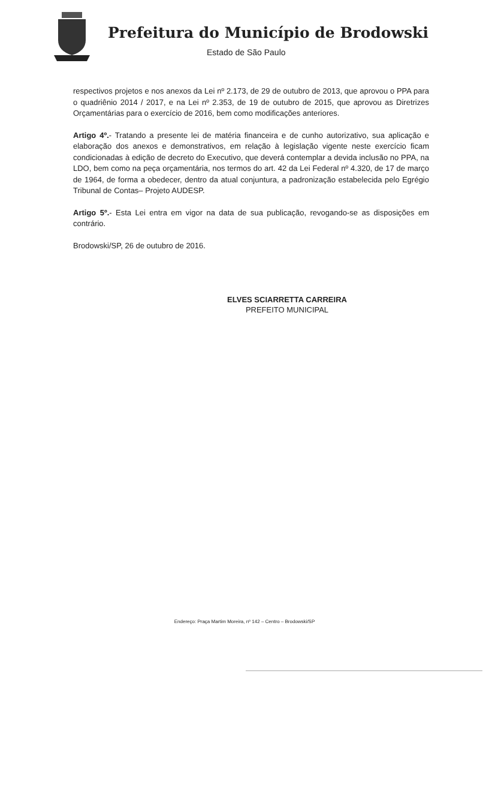Prefeitura do Município de Brodowski
Estado de São Paulo
respectivos projetos e nos anexos da Lei nº 2.173, de 29 de outubro de 2013, que aprovou o PPA para o quadriênio 2014 / 2017, e na Lei nº 2.353, de 19 de outubro de 2015, que aprovou as Diretrizes Orçamentárias para o exercício de 2016, bem como modificações anteriores.
Artigo 4º.- Tratando a presente lei de matéria financeira e de cunho autorizativo, sua aplicação e elaboração dos anexos e demonstrativos, em relação à legislação vigente neste exercício ficam condicionadas à edição de decreto do Executivo, que deverá contemplar a devida inclusão no PPA, na LDO, bem como na peça orçamentária, nos termos do art. 42 da Lei Federal nº 4.320, de 17 de março de 1964, de forma a obedecer, dentro da atual conjuntura, a padronização estabelecida pelo Egrégio Tribunal de Contas– Projeto AUDESP.
Artigo 5º.- Esta Lei entra em vigor na data de sua publicação, revogando-se as disposições em contrário.
Brodowski/SP, 26 de outubro de 2016.
ELVES SCIARRETTA CARREIRA
PREFEITO MUNICIPAL
Endereço: Praça Martim Moreira, nº 142 – Centro – Brodowski/SP